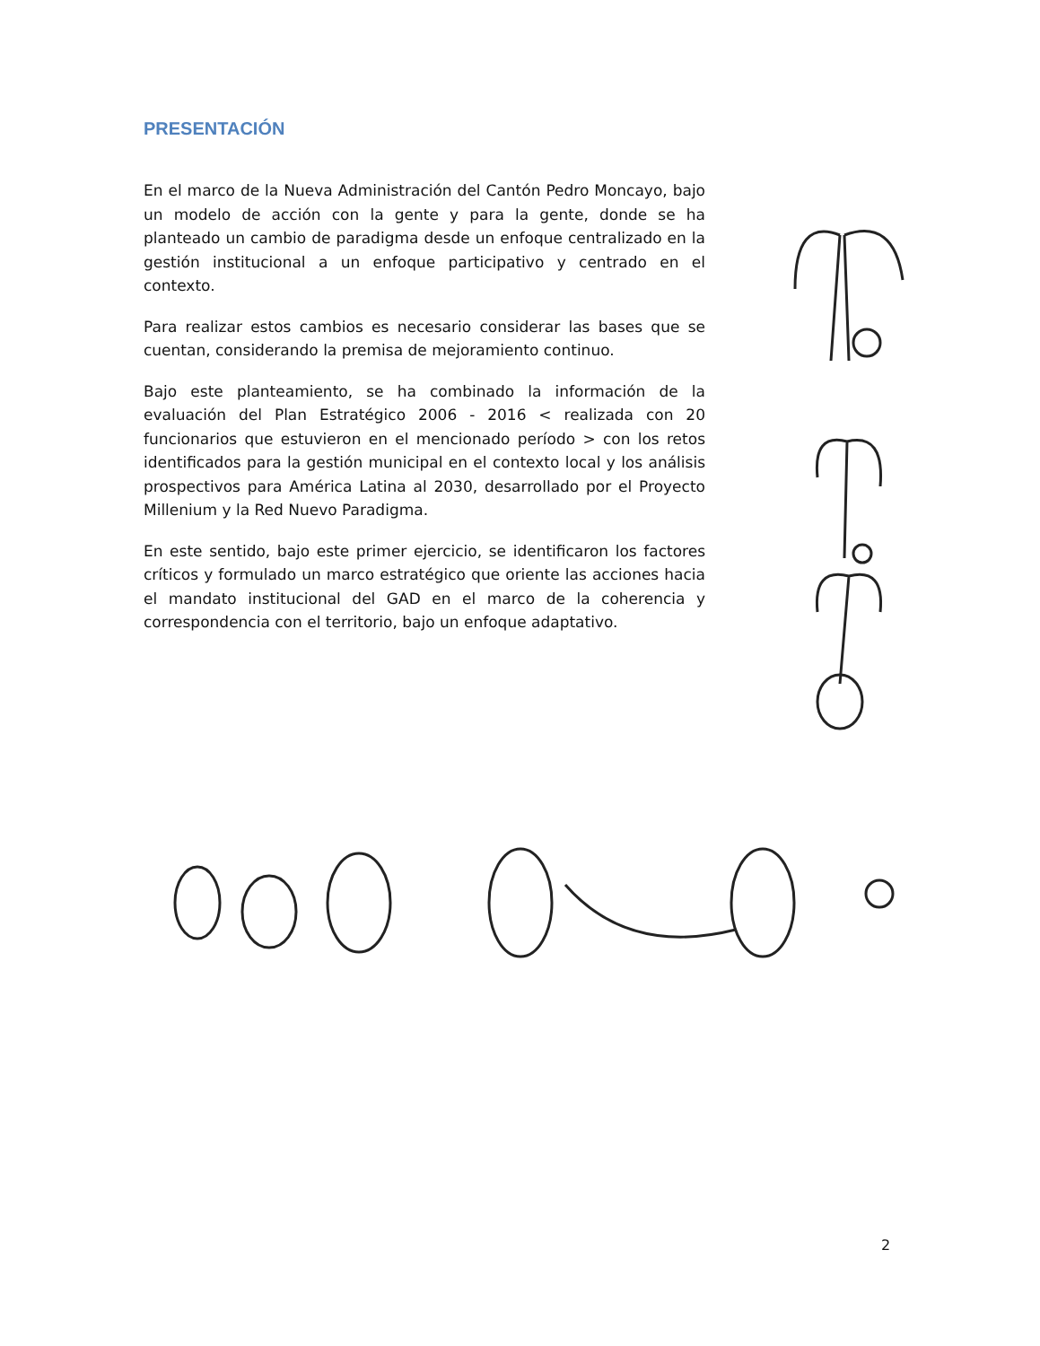PRESENTACIÓN
En el marco de la Nueva Administración del Cantón Pedro Moncayo, bajo un modelo de acción con la gente y para la gente, donde se ha planteado un cambio de paradigma desde un enfoque centralizado en la gestión institucional a un enfoque participativo y centrado en el contexto.
Para realizar estos cambios es necesario considerar las bases que se cuentan, considerando la premisa de mejoramiento continuo.
Bajo este planteamiento, se ha combinado la información de la evaluación del Plan Estratégico 2006 - 2016 < realizada con 20 funcionarios que estuvieron en el mencionado período > con los retos identificados para la gestión municipal en el contexto local y los análisis prospectivos para América Latina al 2030, desarrollado por el Proyecto Millenium y la Red Nuevo Paradigma.
En este sentido, bajo este primer ejercicio, se identificaron los factores críticos y formulado un marco estratégico que oriente las acciones hacia el mandato institucional del GAD en el marco de la coherencia y correspondencia con el territorio, bajo un enfoque adaptativo.
2